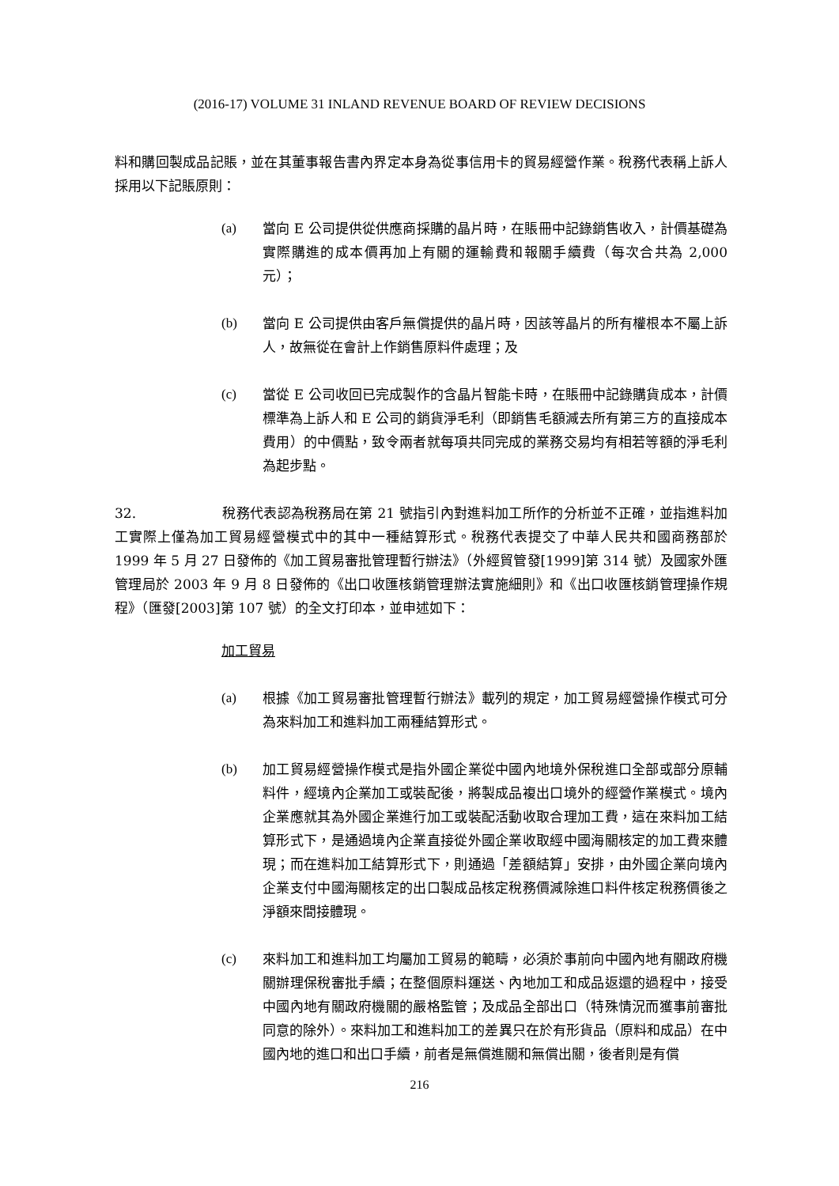(2016-17) VOLUME 31 INLAND REVENUE BOARD OF REVIEW DECISIONS
料和購回製成品記賬，並在其董事報告書內界定本身為從事信用卡的貿易經營作業。稅務代表稱上訴人採用以下記賬原則：
(a) 當向 E 公司提供從供應商採購的晶片時，在賬冊中記錄銷售收入，計價基礎為實際購進的成本價再加上有關的運輸費和報關手續費（每次合共為 2,000 元）；
(b) 當向 E 公司提供由客戶無償提供的晶片時，因該等晶片的所有權根本不屬上訴人，故無從在會計上作銷售原料件處理；及
(c) 當從 E 公司收回已完成製作的含晶片智能卡時，在賬冊中記錄購貨成本，計價標準為上訴人和 E 公司的銷貨淨毛利（即銷售毛額減去所有第三方的直接成本費用）的中價點，致令兩者就每項共同完成的業務交易均有相若等額的淨毛利為起步點。
32. 稅務代表認為稅務局在第 21 號指引內對進料加工所作的分析並不正確，並指進料加工實際上僅為加工貿易經營模式中的其中一種結算形式。稅務代表提交了中華人民共和國商務部於 1999 年 5 月 27 日發佈的《加工貿易審批管理暫行辦法》（外經貿管發[1999]第 314 號）及國家外匯管理局於 2003 年 9 月 8 日發佈的《出口收匯核銷管理辦法實施細則》和《出口收匯核銷管理操作規程》（匯發[2003]第 107 號）的全文打印本，並申述如下：
加工貿易
(a) 根據《加工貿易審批管理暫行辦法》載列的規定，加工貿易經營操作模式可分為來料加工和進料加工兩種結算形式。
(b) 加工貿易經營操作模式是指外國企業從中國內地境外保稅進口全部或部分原輔料件，經境內企業加工或裝配後，將製成品複出口境外的經營作業模式。境內企業應就其為外國企業進行加工或裝配活動收取合理加工費，這在來料加工結算形式下，是通過境內企業直接從外國企業收取經中國海關核定的加工費來體現；而在進料加工結算形式下，則通過「差額結算」安排，由外國企業向境內企業支付中國海關核定的出口製成品核定稅務價減除進口料件核定稅務價後之淨額來間接體現。
(c) 來料加工和進料加工均屬加工貿易的範疇，必須於事前向中國內地有關政府機關辦理保稅審批手續；在整個原料運送、內地加工和成品返還的過程中，接受中國內地有關政府機關的嚴格監管；及成品全部出口（特殊情況而獲事前審批同意的除外）。來料加工和進料加工的差異只在於有形貨品（原料和成品）在中國內地的進口和出口手續，前者是無償進關和無償出關，後者則是有償
216